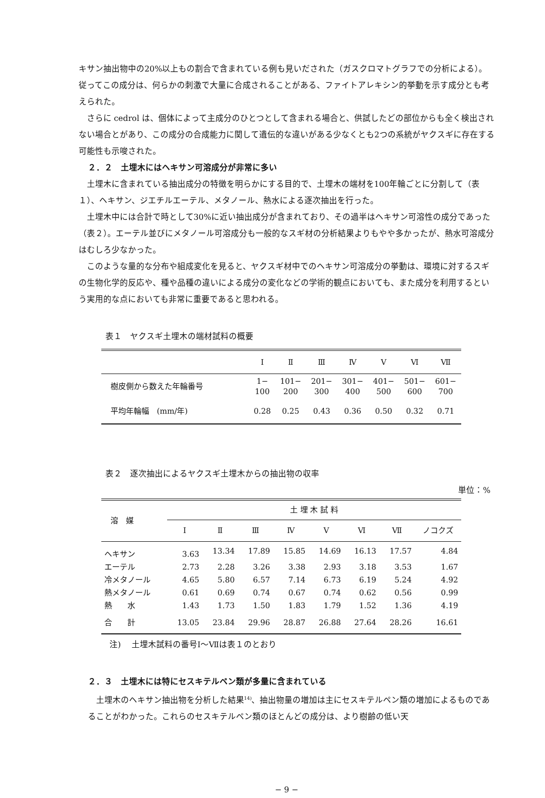キサン抽出物中の20%以上もの割合で含まれている例も見いだされた（ガスクロマトグラフでの分析による）。従ってこの成分は、何らかの刺激で大量に合成されることがある、ファイトアレキシン的挙動を示す成分とも考えられた。
さらに cedrol は、個体によって主成分のひとつとして含まれる場合と、供試したどの部位からも全く検出されない場合とがあり、この成分の合成能力に関して遺伝的な違いがある少なくとも2つの系統がヤクスギに存在する可能性も示唆された。
２．２　土埋木にはヘキサン可溶成分が非常に多い
土埋木に含まれている抽出成分の特徴を明らかにする目的で、土埋木の端材を100年輪ごとに分割して（表１）、ヘキサン、ジエチルエーテル、メタノール、熱水による逐次抽出を行った。
土埋木中には合計で時として30%に近い抽出成分が含まれており、その過半はヘキサン可溶性の成分であった（表２）。エーテル並びにメタノール可溶成分も一般的なスギ材の分析結果よりもやや多かったが、熱水可溶成分はむしろ少なかった。
このような量的な分布や組成変化を見ると、ヤクスギ材中でのヘキサン可溶成分の挙動は、環境に対するスギの生物化学的反応や、種や品種の違いによる成分の変化などの学術的観点においても、また成分を利用するという実用的な点においても非常に重要であると思われる。
表１　ヤクスギ土埋木の端材試料の概要
| | Ⅰ | Ⅱ | Ⅲ | Ⅳ | Ⅴ | Ⅵ | Ⅶ |
| --- | --- | --- | --- | --- | --- | --- | --- |
| 樹皮側から数えた年輪番号 | 1− 100 | 101− 200 | 201− 300 | 301− 400 | 401− 500 | 501− 600 | 601− 700 |
| 平均年輪幅 (mm/年) | 0.28 | 0.25 | 0.43 | 0.36 | 0.50 | 0.32 | 0.71 |
表２　逐次抽出によるヤクスギ土埋木からの抽出物の収率
単位：%
| 溶 媒 | 土 埋 木 試 料 | | | | | | | |
| --- | --- | --- | --- | --- | --- | --- | --- | --- |
| | Ⅰ | Ⅱ | Ⅲ | Ⅳ | Ⅴ | Ⅵ | Ⅶ | ノコクズ |
| ヘキサン | 3.63 | 13.34 | 17.89 | 15.85 | 14.69 | 16.13 | 17.57 | 4.84 |
| エーテル | 2.73 | 2.28 | 3.26 | 3.38 | 2.93 | 3.18 | 3.53 | 1.67 |
| 冷メタノール | 4.65 | 5.80 | 6.57 | 7.14 | 6.73 | 6.19 | 5.24 | 4.92 |
| 熱メタノール | 0.61 | 0.69 | 0.74 | 0.67 | 0.74 | 0.62 | 0.56 | 0.99 |
| 熱 水 | 1.43 | 1.73 | 1.50 | 1.83 | 1.79 | 1.52 | 1.36 | 4.19 |
| 合 計 | 13.05 | 23.84 | 29.96 | 28.87 | 26.88 | 27.64 | 28.26 | 16.61 |
注)　 土埋木試料の番号Ⅰ～Ⅶは表１のとおり
２．３　土埋木には特にセスキテルペン類が多量に含まれている
土埋木のヘキサン抽出物を分析した結果<sup>14)</sup>、抽出物量の増加は主にセスキテルペン類の増加によるものであることがわかった。これらのセスキテルペン類のほとんどの成分は、より樹齢の低い天
− 9 −